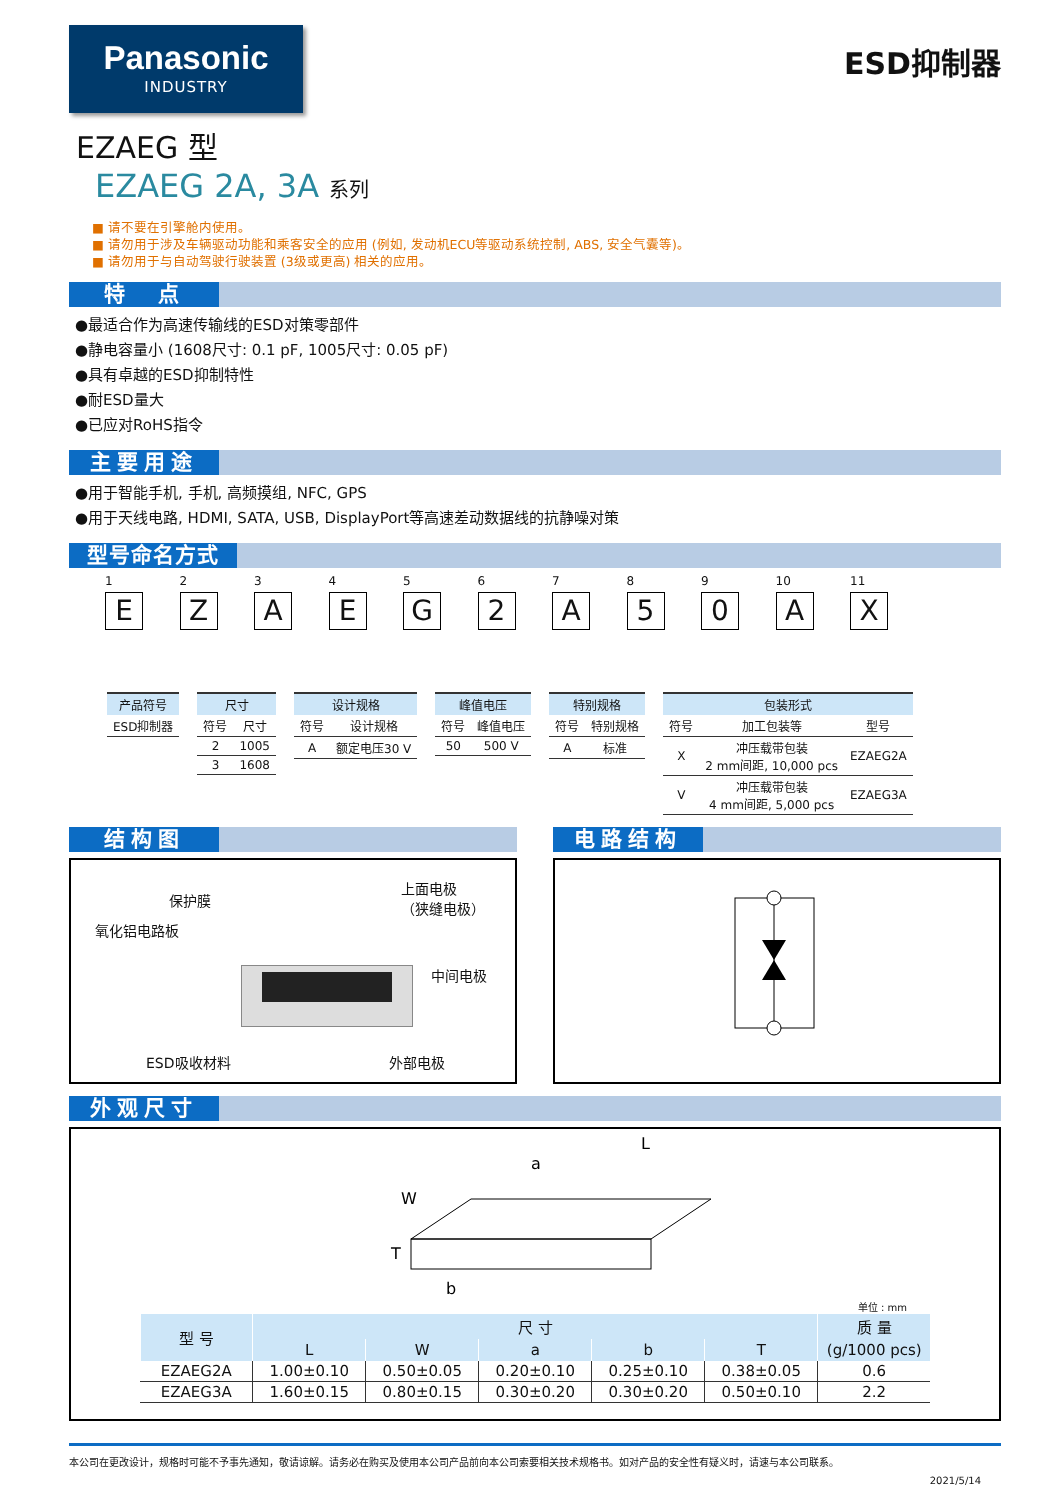Panasonic
INDUSTRY
ESD抑制器
EZAEG 型
EZAEG 2A, 3A 系列
■ 请不要在引擎舱内使用。
■ 请勿用于涉及车辆驱动功能和乘客安全的应用 (例如, 发动机ECU等驱动系统控制, ABS, 安全气囊等)。
■ 请勿用于与自动驾驶行驶装置 (3级或更高) 相关的应用。
特　点
●最适合作为高速传输线的ESD对策零部件
●静电容量小 (1608尺寸: 0.1 pF, 1005尺寸: 0.05 pF)
●具有卓越的ESD抑制特性
●耐ESD量大
●已应对RoHS指令
主要用途
●用于智能手机, 手机, 高频摸组, NFC, GPS
●用于天线电路, HDMI, SATA, USB, DisplayPort等高速差动数据线的抗静噪对策
型号命名方式
1
E
2
Z
3
A
4
E
5
G
6
2
7
A
8
5
9
0
10
A
11
X
| 产品符号 |
| --- |
| ESD抑制器 |
| 尺寸 | |
| --- | --- |
| 符号 | 尺寸 |
| 2 | 1005 |
| 3 | 1608 |
| 设计规格 | |
| --- | --- |
| 符号 | 设计规格 |
| A | 额定电压30 V |
| 峰值电压 | |
| --- | --- |
| 符号 | 峰值电压 |
| 50 | 500 V |
| 特别规格 | |
| --- | --- |
| 符号 | 特别规格 |
| A | 标准 |
| 包装形式 | | |
| --- | --- | --- |
| 符号 | 加工包装等 | 型号 |
| X | 冲压载带包装 2 mm间距, 10,000 pcs | EZAEG2A |
| V | 冲压载带包装 4 mm间距, 5,000 pcs | EZAEG3A |
结构图
保护膜
氧化铝电路板
上面电极
（狭缝电极）
中间电极
ESD吸收材料 外部电极
电路结构
外观尺寸
L
a
W
T
b
单位 : mm
| 型 号 | 尺 寸 | | | | | 质 量 |
| --- | --- | --- | --- | --- | --- | --- |
| | L | W | a | b | T | (g/1000 pcs) |
| EZAEG2A | 1.00±0.10 | 0.50±0.05 | 0.20±0.10 | 0.25±0.10 | 0.38±0.05 | 0.6 |
| EZAEG3A | 1.60±0.15 | 0.80±0.15 | 0.30±0.20 | 0.30±0.20 | 0.50±0.10 | 2.2 |
本公司在更改设计，规格时可能不予事先通知，敬请谅解。请务必在购买及使用本公司产品前向本公司索要相关技术规格书。如对产品的安全性有疑义时，请速与本公司联系。
2021/5/14